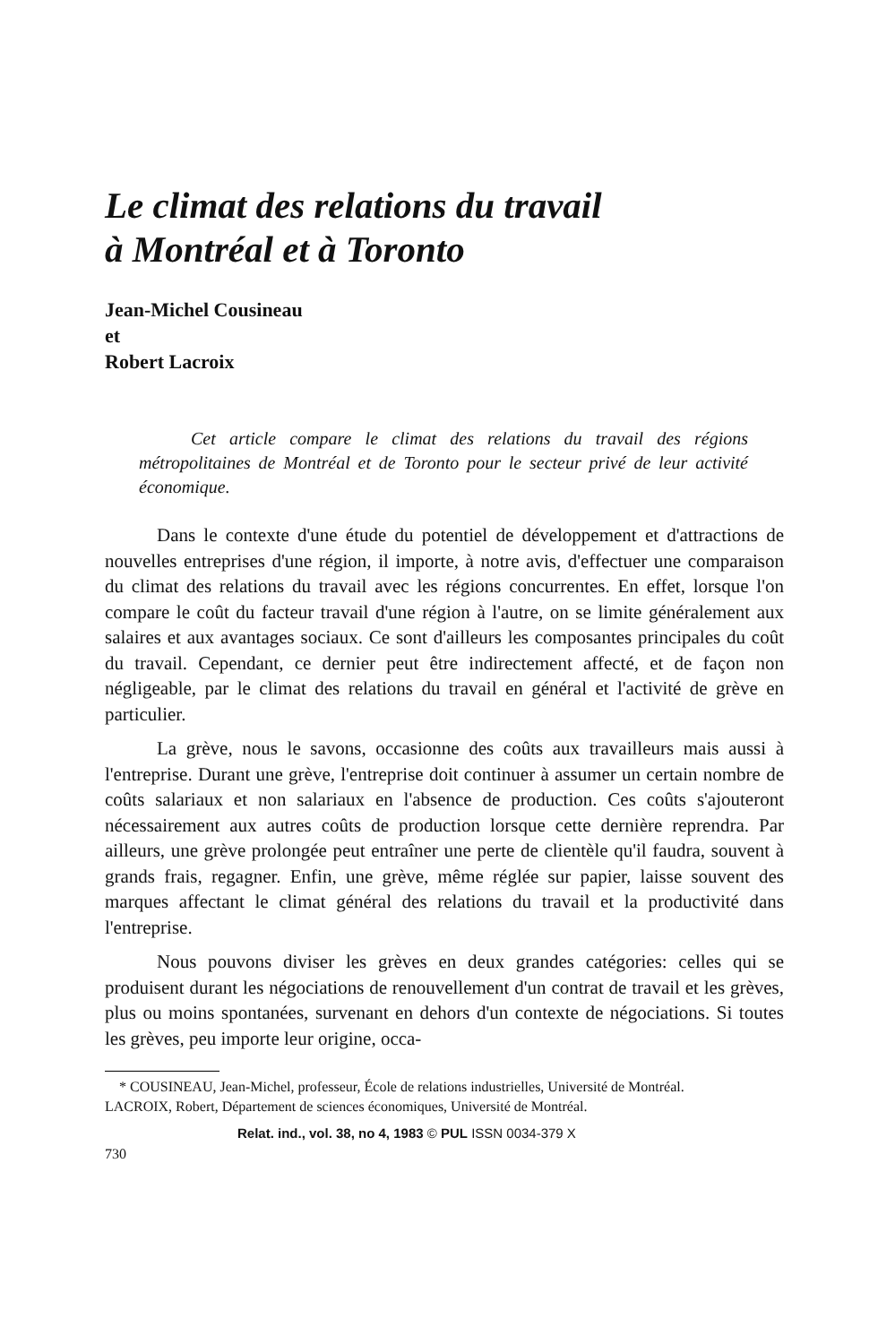Le climat des relations du travail
à Montréal et à Toronto
Jean-Michel Cousineau
et
Robert Lacroix
Cet article compare le climat des relations du travail des régions métropolitaines de Montréal et de Toronto pour le secteur privé de leur activité économique.
Dans le contexte d'une étude du potentiel de développement et d'attractions de nouvelles entreprises d'une région, il importe, à notre avis, d'effectuer une comparaison du climat des relations du travail avec les régions concurrentes. En effet, lorsque l'on compare le coût du facteur travail d'une région à l'autre, on se limite généralement aux salaires et aux avantages sociaux. Ce sont d'ailleurs les composantes principales du coût du travail. Cependant, ce dernier peut être indirectement affecté, et de façon non négligeable, par le climat des relations du travail en général et l'activité de grève en particulier.
La grève, nous le savons, occasionne des coûts aux travailleurs mais aussi à l'entreprise. Durant une grève, l'entreprise doit continuer à assumer un certain nombre de coûts salariaux et non salariaux en l'absence de production. Ces coûts s'ajouteront nécessairement aux autres coûts de production lorsque cette dernière reprendra. Par ailleurs, une grève prolongée peut entraîner une perte de clientèle qu'il faudra, souvent à grands frais, regagner. Enfin, une grève, même réglée sur papier, laisse souvent des marques affectant le climat général des relations du travail et la productivité dans l'entreprise.
Nous pouvons diviser les grèves en deux grandes catégories: celles qui se produisent durant les négociations de renouvellement d'un contrat de travail et les grèves, plus ou moins spontanées, survenant en dehors d'un contexte de négociations. Si toutes les grèves, peu importe leur origine, occa-
* COUSINEAU, Jean-Michel, professeur, École de relations industrielles, Université de Montréal.
LACROIX, Robert, Département de sciences économiques, Université de Montréal.
Relat. ind., vol. 38, no 4, 1983 © PUL ISSN 0034-379 X
730